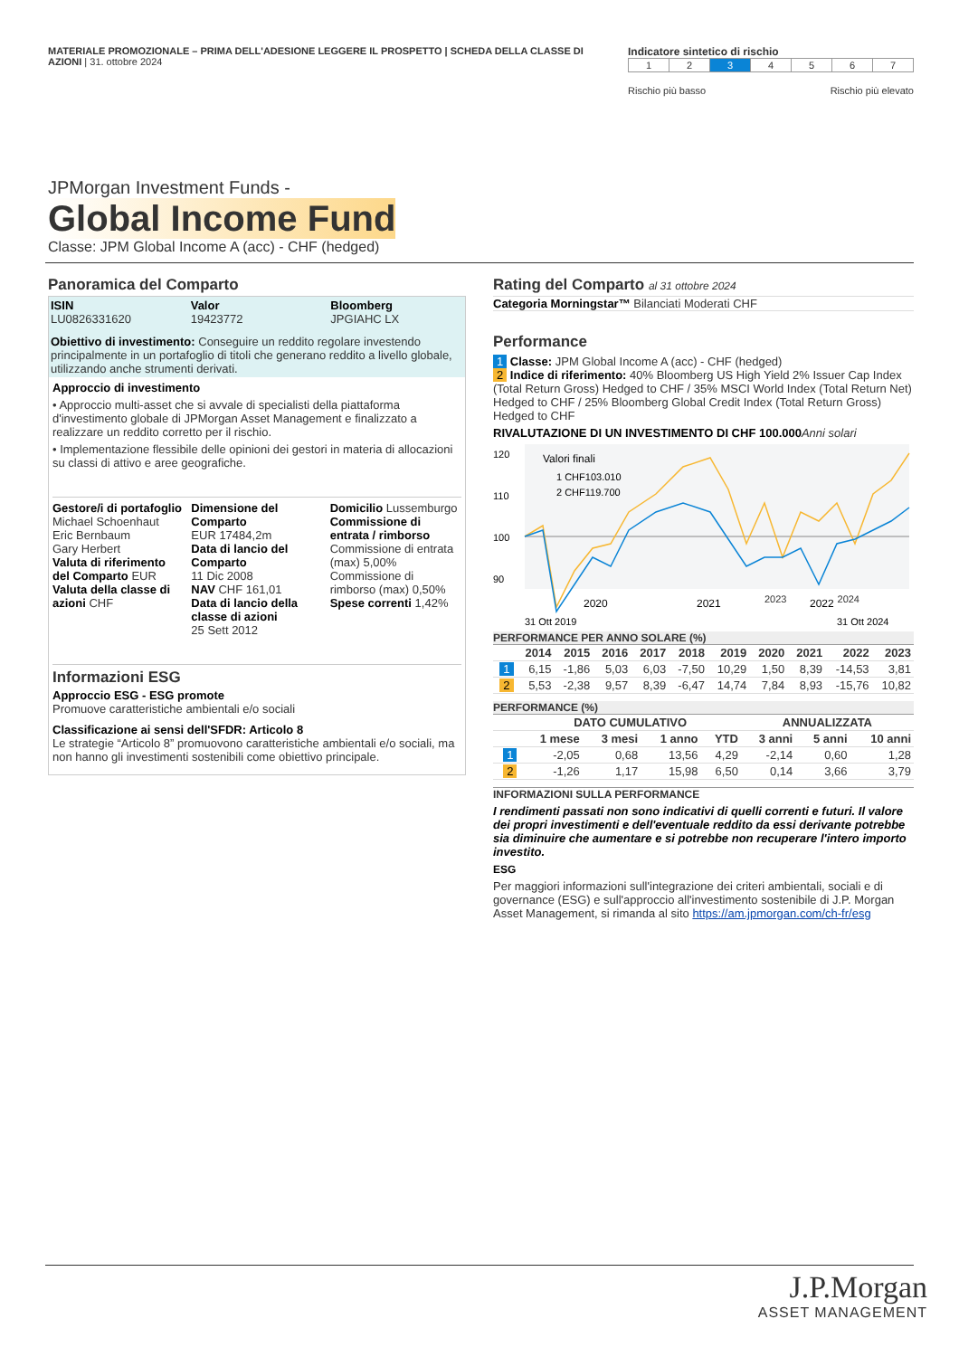MATERIALE PROMOZIONALE – PRIMA DELL'ADESIONE LEGGERE IL PROSPETTO | SCHEDA DELLA CLASSE DI AZIONI | 31. ottobre 2024
Indicatore sintetico di rischio
| 1 | 2 | 3 | 4 | 5 | 6 | 7 |
Rischio più basso Rischio più elevato
JPMorgan Investment Funds -
Global Income Fund
Classe: JPM Global Income A (acc) - CHF (hedged)
Panoramica del Comparto
ISIN
LU0826331620
Valor
19423772
Bloomberg
JPGIAHC LX
Obiettivo di investimento: Conseguire un reddito regolare investendo principalmente in un portafoglio di titoli che generano reddito a livello globale, utilizzando anche strumenti derivati.
Approccio di investimento
• Approccio multi-asset che si avvale di specialisti della piattaforma d'investimento globale di JPMorgan Asset Management e finalizzato a realizzare un reddito corretto per il rischio.
• Implementazione flessibile delle opinioni dei gestori in materia di allocazioni su classi di attivo e aree geografiche.
Gestore/i di portafoglio
Michael Schoenhaut
Eric Bernbaum
Gary Herbert
Valuta di riferimento del Comparto EUR
Valuta della classe di azioni CHF
Dimensione del Comparto
EUR 17484,2m
Data di lancio del Comparto
11 Dic 2008
NAV CHF 161,01
Data di lancio della classe di azioni
25 Sett 2012
Domicilio Lussemburgo
Commissione di entrata / rimborso
Commissione di entrata (max) 5,00%
Commissione di rimborso (max) 0,50%
Spese correnti 1,42%
Informazioni ESG
Approccio ESG - ESG promote
Promuove caratteristiche ambientali e/o sociali
Classificazione ai sensi dell'SFDR: Articolo 8
Le strategie “Articolo 8” promuovono caratteristiche ambientali e/o sociali, ma non hanno gli investimenti sostenibili come obiettivo principale.
Rating del Comparto al 31 ottobre 2024
Categoria Morningstar™ Bilanciati Moderati CHF
Performance
1 Classe: JPM Global Income A (acc) - CHF (hedged)
2 Indice di riferimento: 40% Bloomberg US High Yield 2% Issuer Cap Index (Total Return Gross) Hedged to CHF / 35% MSCI World Index (Total Return Net) Hedged to CHF / 25% Bloomberg Global Credit Index (Total Return Gross) Hedged to CHF
RIVALUTAZIONE DI UN INVESTIMENTO DI CHF 100.000 Anni solari
120
110
100
90
Valori finali
1 CHF103.010
2 CHF119.700
2020
2021
2022
31 Ott 2019
31 Ott 2024
2023 2024
PERFORMANCE PER ANNO SOLARE (%)
| | 2014 | 2015 | 2016 | 2017 | 2018 | 2019 | 2020 | 2021 | 2022 | 2023 |
| --- | --- | --- | --- | --- | --- | --- | --- | --- | --- | --- |
| 1 | 6,15 | -1,86 | 5,03 | 6,03 | -7,50 | 10,29 | 1,50 | 8,39 | -14,53 | 3,81 |
| 2 | 5,53 | -2,38 | 9,57 | 8,39 | -6,47 | 14,74 | 7,84 | 8,93 | -15,76 | 10,82 |
PERFORMANCE (%)
| | DATO CUMULATIVO | | | | ANNUALIZZATA | | |
| --- | --- | --- | --- | --- | --- | --- | --- |
| | 1 mese | 3 mesi | 1 anno | YTD | 3 anni | 5 anni | 10 anni |
| 1 | -2,05 | 0,68 | 13,56 | 4,29 | -2,14 | 0,60 | 1,28 |
| 2 | -1,26 | 1,17 | 15,98 | 6,50 | 0,14 | 3,66 | 3,79 |
INFORMAZIONI SULLA PERFORMANCE
I rendimenti passati non sono indicativi di quelli correnti e futuri. Il valore dei propri investimenti e dell'eventuale reddito da essi derivante potrebbe sia diminuire che aumentare e si potrebbe non recuperare l'intero importo investito.
ESG
Per maggiori informazioni sull'integrazione dei criteri ambientali, sociali e di governance (ESG) e sull'approccio all'investimento sostenibile di J.P. Morgan Asset Management, si rimanda al sito https://am.jpmorgan.com/ch-fr/esg
J.P.Morgan
ASSET MANAGEMENT